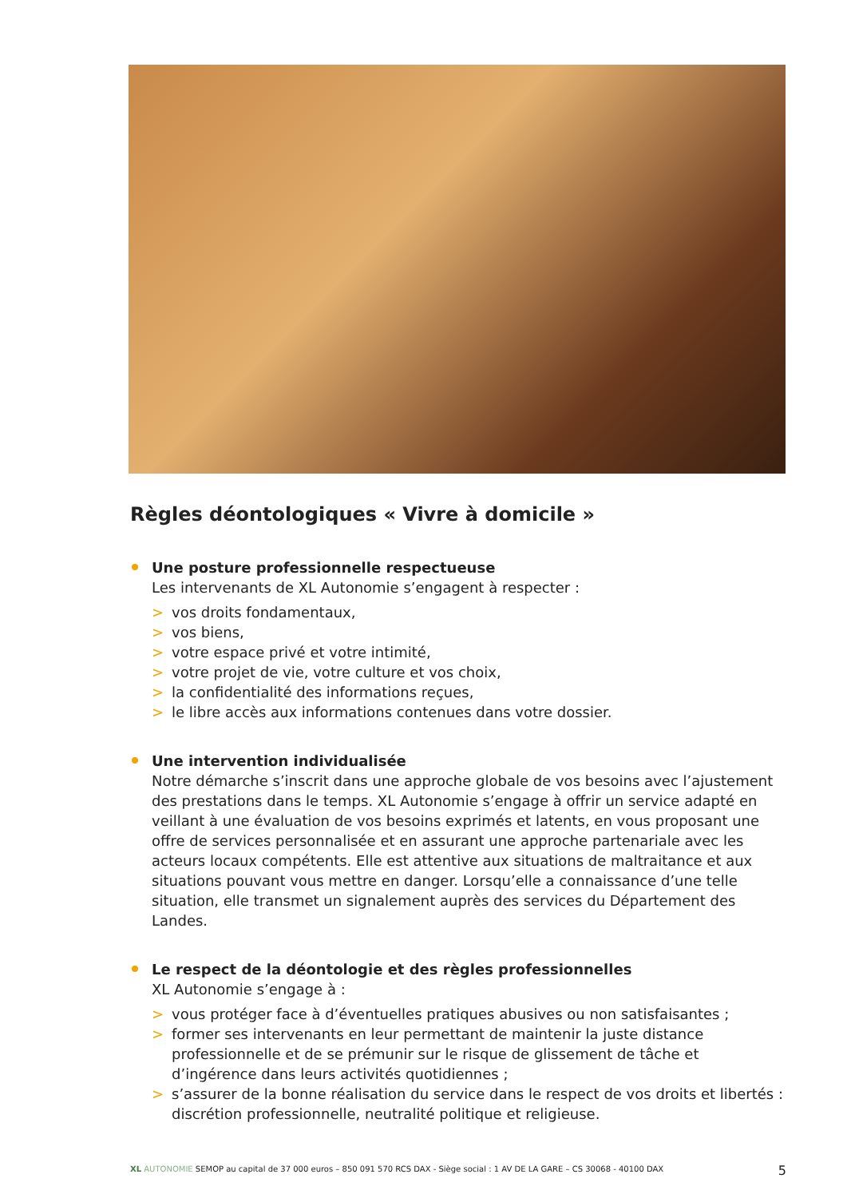Règles déontologiques « Vivre à domicile »
Une posture professionnelle respectueuse
Les intervenants de XL Autonomie s’engagent à respecter :
> vos droits fondamentaux,
> vos biens,
> votre espace privé et votre intimité,
> votre projet de vie, votre culture et vos choix,
> la confidentialité des informations reçues,
> le libre accès aux informations contenues dans votre dossier.
Une intervention individualisée
Notre démarche s’inscrit dans une approche globale de vos besoins avec l’ajustement des prestations dans le temps. XL Autonomie s’engage à offrir un service adapté en veillant à une évaluation de vos besoins exprimés et latents, en vous proposant une offre de services personnalisée et en assurant une approche partenariale avec les acteurs locaux compétents. Elle est attentive aux situations de maltraitance et aux situations pouvant vous mettre en danger. Lorsqu’elle a connaissance d’une telle situation, elle transmet un signalement auprès des services du Département des Landes.
Le respect de la déontologie et des règles professionnelles
XL Autonomie s’engage à :
> vous protéger face à d’éventuelles pratiques abusives ou non satisfaisantes ;
> former ses intervenants en leur permettant de maintenir la juste distance professionnelle et de se prémunir sur le risque de glissement de tâche et d’ingérence dans leurs activités quotidiennes ;
> s’assurer de la bonne réalisation du service dans le respect de vos droits et libertés : discrétion professionnelle, neutralité politique et religieuse.
XL AUTONOMIE SEMOP au capital de 37 000 euros – 850 091 570 RCS DAX - Siège social : 1 AV DE LA GARE – CS 30068 - 40100 DAX 5